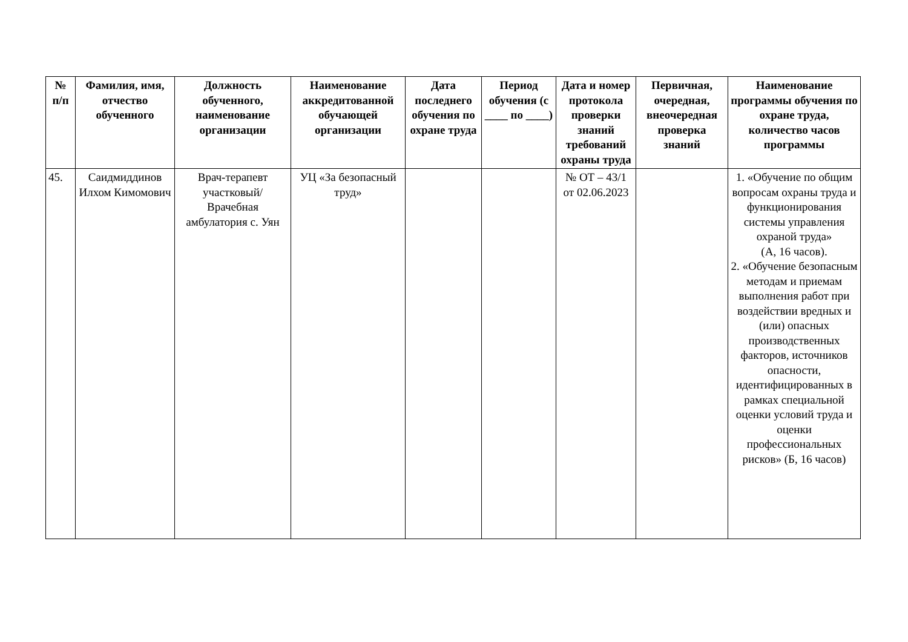| № п/п | Фамилия, имя, отчество обученного | Должность обученного, наименование организации | Наименование аккредитованной обучающей организации | Дата последнего обучения по охране труда | Период обучения (с ____ по ____) | Дата и номер протокола проверки знаний требований охраны труда | Первичная, очередная, внеочередная проверка знаний | Наименование программы обучения по охране труда, количество часов программы |
| --- | --- | --- | --- | --- | --- | --- | --- | --- |
| 45. | Саидмиддинов Илхом Кимомович | Врач-терапевт участковый/ Врачебная амбулатория с. Уян | УЦ «За безопасный труд» | | | № ОТ – 43/1 от 02.06.2023 | | 1. «Обучение по общим вопросам охраны труда и функционирования системы управления охраной труда» (А, 16 часов). 2. «Обучение безопасным методам и приемам выполнения работ при воздействии вредных и (или) опасных производственных факторов, источников опасности, идентифицированных в рамках специальной оценки условий труда и оценки профессиональных рисков» (Б, 16 часов) |